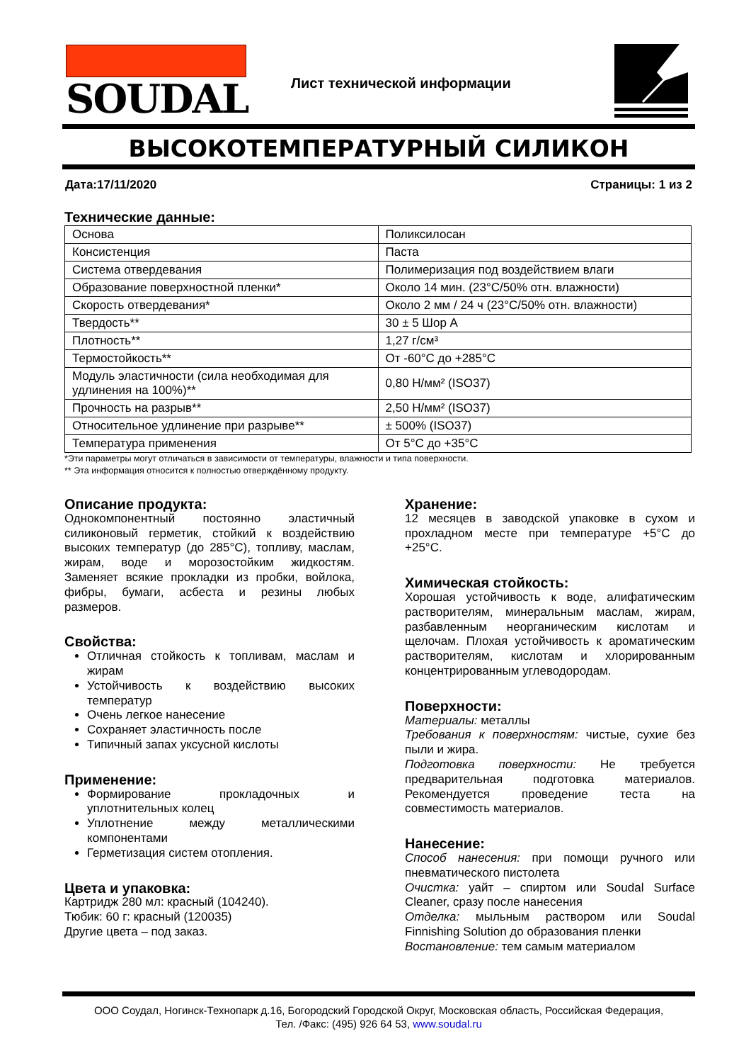SOUDAL
Лист технической информации
ВЫСОКОТЕМПЕРАТУРНЫЙ СИЛИКОН
Дата:17/11/2020 Страницы: 1 из 2
Технические данные:
| Основа | Поликсилосан |
| Консистенция | Паста |
| Система отвердевания | Полимеризация под воздействием влаги |
| Образование поверхностной пленки* | Около 14 мин. (23°C/50% отн. влажности) |
| Скорость отвердевания* | Около 2 мм / 24 ч (23°C/50% отн. влажности) |
| Твердость** | 30 ± 5 Шор А |
| Плотность** | 1,27 г/см³ |
| Термостойкость** | От -60°C до +285°C |
| Модуль эластичности (сила необходимая для удлинения на 100%)** | 0,80 Н/мм² (ISO37) |
| Прочность на разрыв** | 2,50 Н/мм² (ISO37) |
| Относительное удлинение при разрыве** | ± 500% (ISO37) |
| Температура применения | От 5°C до +35°C |
*Эти параметры могут отличаться в зависимости от температуры, влажности и типа поверхности.
** Эта информация относится к полностью отверждённому продукту.
Описание продукта:
Однокомпонентный постоянно эластичный силиконовый герметик, стойкий к воздействию высоких температур (до 285°C), топливу, маслам, жирам, воде и морозостойким жидкостям. Заменяет всякие прокладки из пробки, войлока, фибры, бумаги, асбеста и резины любых размеров.
Свойства:
Отличная стойкость к топливам, маслам и жирам
Устойчивость к воздействию высоких температур
Очень легкое нанесение
Сохраняет эластичность после
Типичный запах уксусной кислоты
Применение:
Формирование прокладочных и уплотнительных колец
Уплотнение между металлическими компонентами
Герметизация систем отопления.
Цвета и упаковка:
Картридж 280 мл: красный (104240).
Тюбик: 60 г: красный (120035)
Другие цвета – под заказ.
Хранение:
12 месяцев в заводской упаковке в сухом и прохладном месте при температуре +5°C до +25°C.
Химическая стойкость:
Хорошая устойчивость к воде, алифатическим растворителям, минеральным маслам, жирам, разбавленным неорганическим кислотам и щелочам. Плохая устойчивость к ароматическим растворителям, кислотам и хлорированным концентрированным углеводородам.
Поверхности:
Материалы: металлы
Требования к поверхностям: чистые, сухие без пыли и жира.
Подготовка поверхности: Не требуется предварительная подготовка материалов. Рекомендуется проведение теста на совместимость материалов.
Нанесение:
Способ нанесения: при помощи ручного или пневматического пистолета
Очистка: уайт – спиртом или Soudal Surface Cleaner, сразу после нанесения
Отделка: мыльным раствором или Soudal Finnishing Solution до образования пленки
Востановление: тем самым материалом
ООО Соудал, Ногинск-Технопарк д.16, Богородский Городской Округ, Московская область, Российская Федерация,
Тел. /Факс: (495) 926 64 53, www.soudal.ru